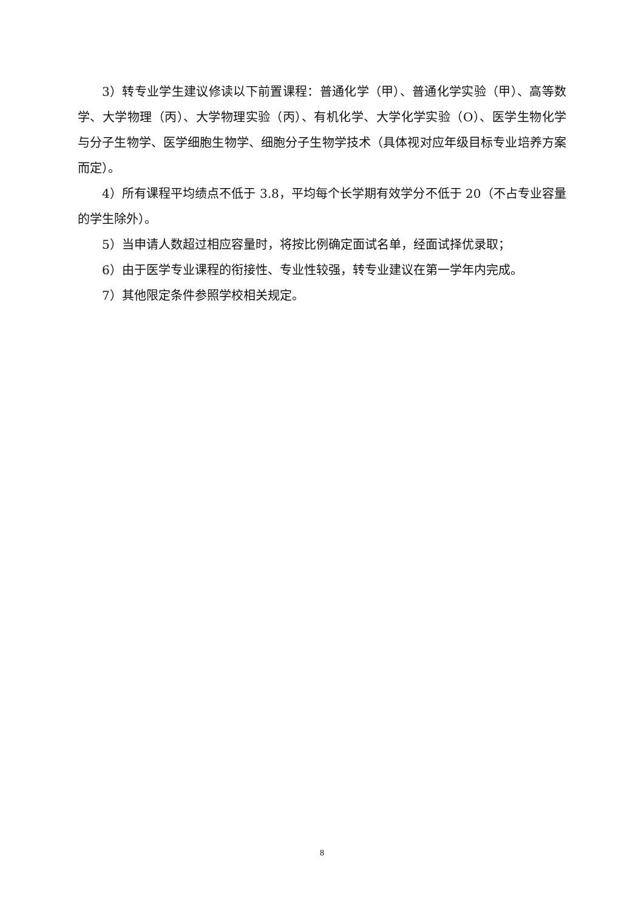3）转专业学生建议修读以下前置课程：普通化学（甲）、普通化学实验（甲）、高等数学、大学物理（丙）、大学物理实验（丙）、有机化学、大学化学实验（O）、医学生物化学与分子生物学、医学细胞生物学、细胞分子生物学技术（具体视对应年级目标专业培养方案而定）。
4）所有课程平均绩点不低于 3.8，平均每个长学期有效学分不低于 20（不占专业容量的学生除外）。
5）当申请人数超过相应容量时，将按比例确定面试名单，经面试择优录取；
6）由于医学专业课程的衔接性、专业性较强，转专业建议在第一学年内完成。
7）其他限定条件参照学校相关规定。
8